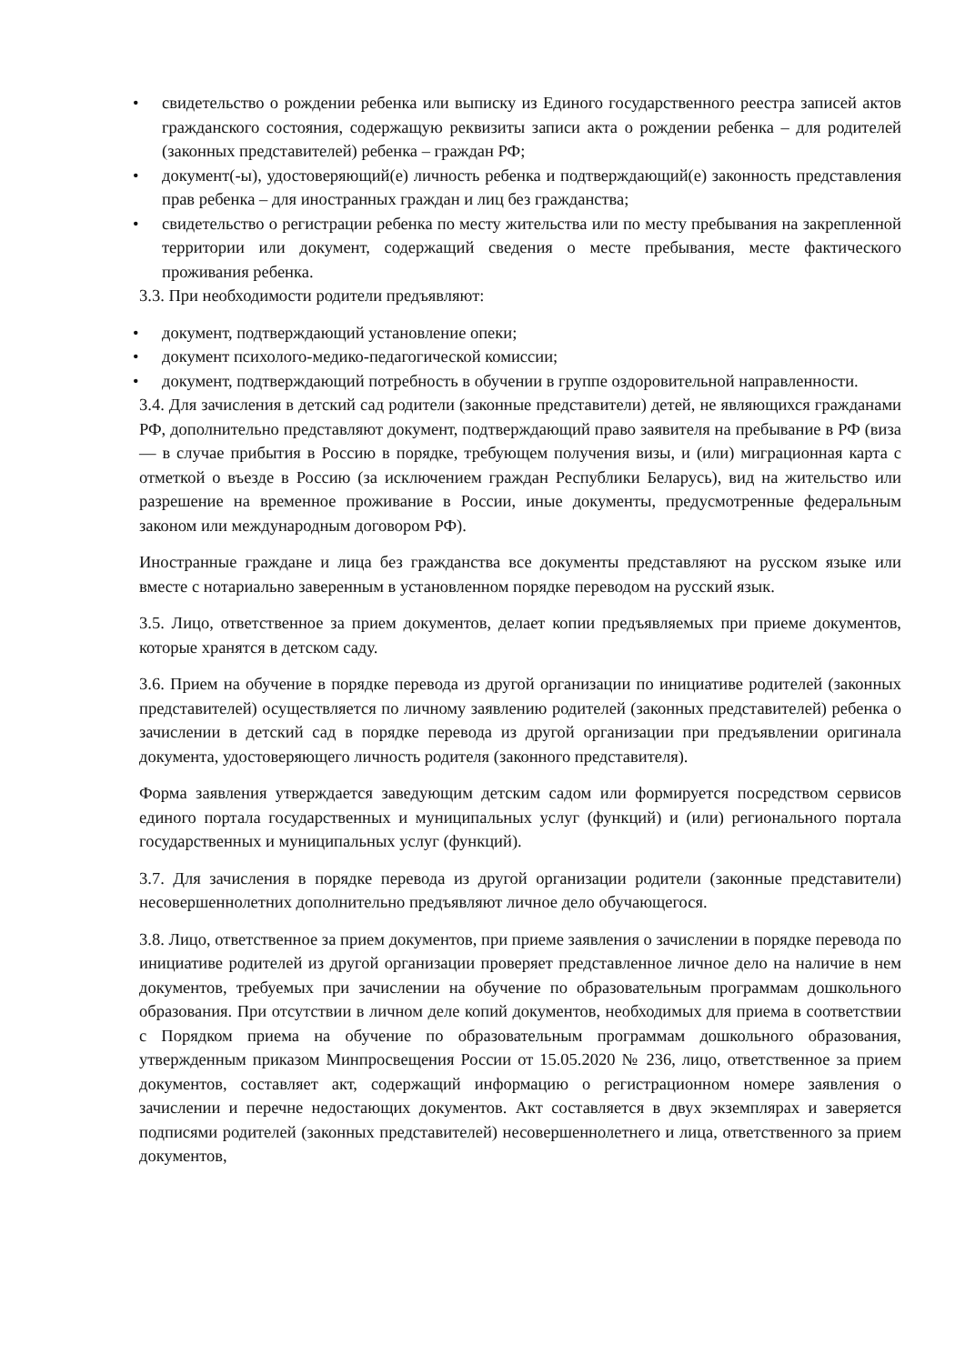• свидетельство о рождении ребенка или выписку из Единого государственного реестра записей актов гражданского состояния, содержащую реквизиты записи акта о рождении ребенка – для родителей (законных представителей) ребенка – граждан РФ;
• документ(-ы), удостоверяющий(е) личность ребенка и подтверждающий(е) законность представления прав ребенка – для иностранных граждан и лиц без гражданства;
• свидетельство о регистрации ребенка по месту жительства или по месту пребывания на закрепленной территории или документ, содержащий сведения о месте пребывания, месте фактического проживания ребенка.
3.3. При необходимости родители предъявляют:
• документ, подтверждающий установление опеки;
• документ психолого-медико-педагогической комиссии;
• документ, подтверждающий потребность в обучении в группе оздоровительной направленности.
3.4. Для зачисления в детский сад родители (законные представители) детей, не являющихся гражданами РФ, дополнительно представляют документ, подтверждающий право заявителя на пребывание в РФ (виза — в случае прибытия в Россию в порядке, требующем получения визы, и (или) миграционная карта с отметкой о въезде в Россию (за исключением граждан Республики Беларусь), вид на жительство или разрешение на временное проживание в России, иные документы, предусмотренные федеральным законом или международным договором РФ).
Иностранные граждане и лица без гражданства все документы представляют на русском языке или вместе с нотариально заверенным в установленном порядке переводом на русский язык.
3.5. Лицо, ответственное за прием документов, делает копии предъявляемых при приеме документов, которые хранятся в детском саду.
3.6. Прием на обучение в порядке перевода из другой организации по инициативе родителей (законных представителей) осуществляется по личному заявлению родителей (законных представителей) ребенка о зачислении в детский сад в порядке перевода из другой организации при предъявлении оригинала документа, удостоверяющего личность родителя (законного представителя).
Форма заявления утверждается заведующим детским садом или формируется посредством сервисов единого портала государственных и муниципальных услуг (функций) и (или) регионального портала государственных и муниципальных услуг (функций).
3.7. Для зачисления в порядке перевода из другой организации родители (законные представители) несовершеннолетних дополнительно предъявляют личное дело обучающегося.
3.8. Лицо, ответственное за прием документов, при приеме заявления о зачислении в порядке перевода по инициативе родителей из другой организации проверяет представленное личное дело на наличие в нем документов, требуемых при зачислении на обучение по образовательным программам дошкольного образования. При отсутствии в личном деле копий документов, необходимых для приема в соответствии с Порядком приема на обучение по образовательным программам дошкольного образования, утвержденным приказом Минпросвещения России от 15.05.2020 № 236, лицо, ответственное за прием документов, составляет акт, содержащий информацию о регистрационном номере заявления о зачислении и перечне недостающих документов. Акт составляется в двух экземплярах и заверяется подписями родителей (законных представителей) несовершеннолетнего и лица, ответственного за прием документов,